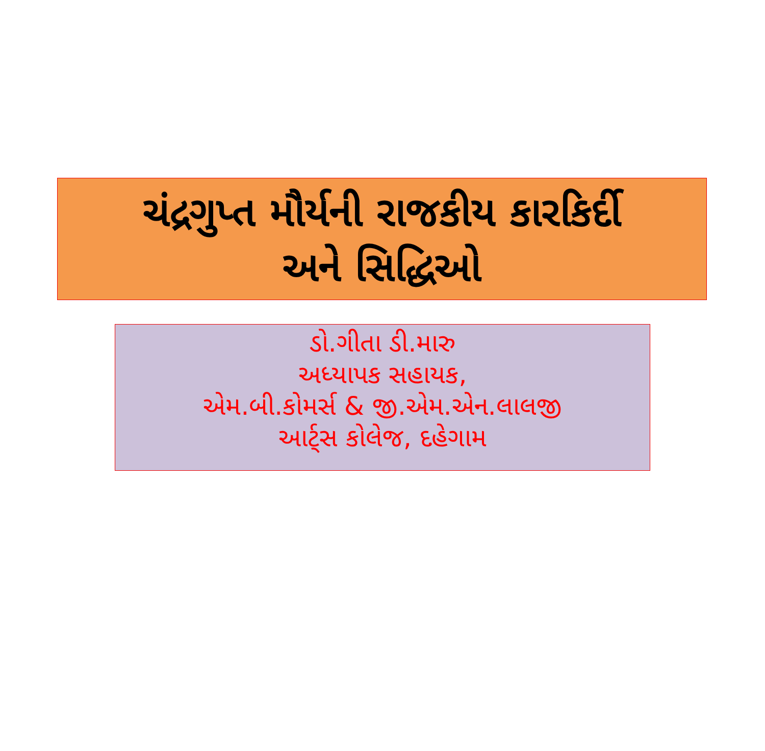ચંદ્રગુપ્ત મૌર્યની રાજકીય કારકિર્દી
અને સિદ્ધિઓ
ડો.ગીતા ડી.મારુ
અધ્યાપક સહાયક,
એમ.બી.કોમર્સ & જી.એમ.એન.લાલજી
આર્ટ્સ કોલેજ, દહેગામ